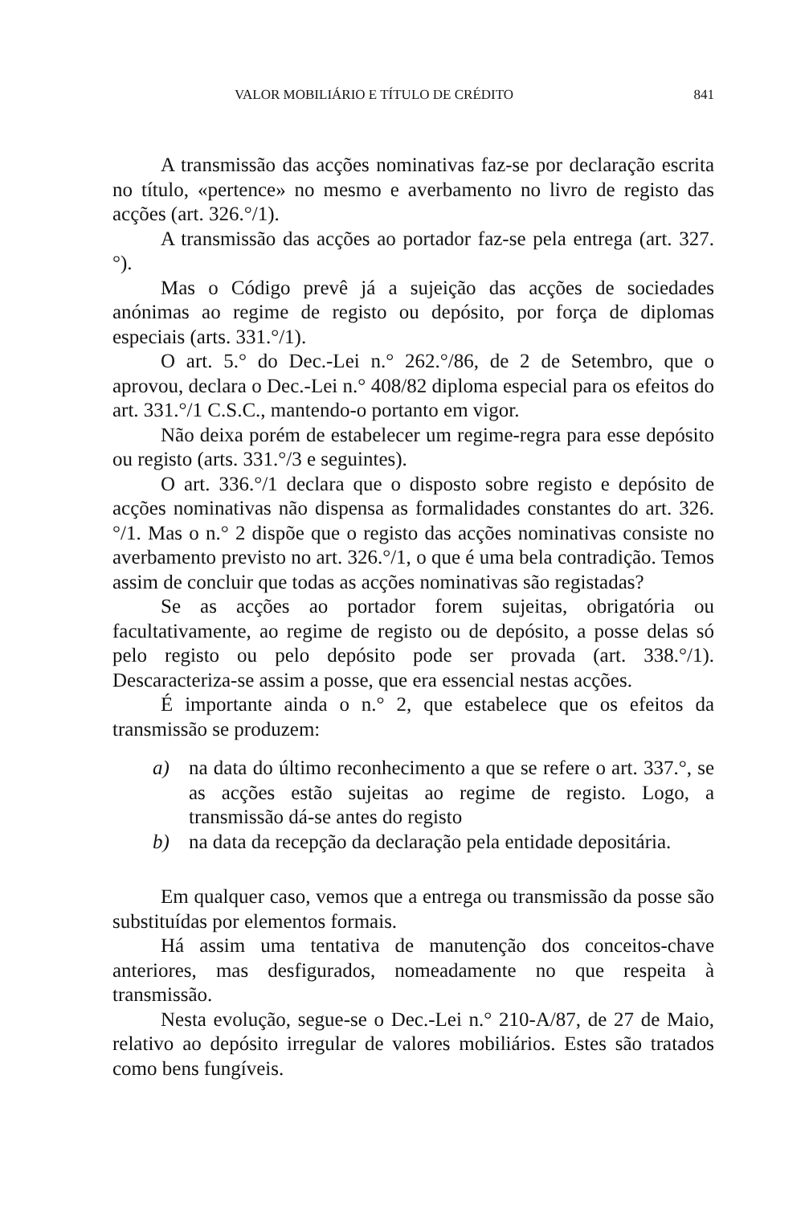VALOR MOBILIÁRIO E TÍTULO DE CRÉDITO 841
A transmissão das acções nominativas faz-se por declaração escrita no título, «pertence» no mesmo e averbamento no livro de registo das acções (art. 326.°/1).
A transmissão das acções ao portador faz-se pela entrega (art. 327.°).
Mas o Código prevê já a sujeição das acções de sociedades anónimas ao regime de registo ou depósito, por força de diplomas especiais (arts. 331.°/1).
O art. 5.° do Dec.-Lei n.° 262.°/86, de 2 de Setembro, que o aprovou, declara o Dec.-Lei n.° 408/82 diploma especial para os efeitos do art. 331.°/1 C.S.C., mantendo-o portanto em vigor.
Não deixa porém de estabelecer um regime-regra para esse depósito ou registo (arts. 331.°/3 e seguintes).
O art. 336.°/1 declara que o disposto sobre registo e depósito de acções nominativas não dispensa as formalidades constantes do art. 326.°/1. Mas o n.° 2 dispõe que o registo das acções nominativas consiste no averbamento previsto no art. 326.°/1, o que é uma bela contradição. Temos assim de concluir que todas as acções nominativas são registadas?
Se as acções ao portador forem sujeitas, obrigatória ou facultativamente, ao regime de registo ou de depósito, a posse delas só pelo registo ou pelo depósito pode ser provada (art. 338.°/1). Descaracteriza-se assim a posse, que era essencial nestas acções.
É importante ainda o n.° 2, que estabelece que os efeitos da transmissão se produzem:
a)
na data do último reconhecimento a que se refere o art. 337.°, se as acções estão sujeitas ao regime de registo. Logo, a transmissão dá-se antes do registo
b)
na data da recepção da declaração pela entidade depositária.
Em qualquer caso, vemos que a entrega ou transmissão da posse são substituídas por elementos formais.
Há assim uma tentativa de manutenção dos conceitos-chave anteriores, mas desfigurados, nomeadamente no que respeita à transmissão.
Nesta evolução, segue-se o Dec.-Lei n.° 210-A/87, de 27 de Maio, relativo ao depósito irregular de valores mobiliários. Estes são tratados como bens fungíveis.